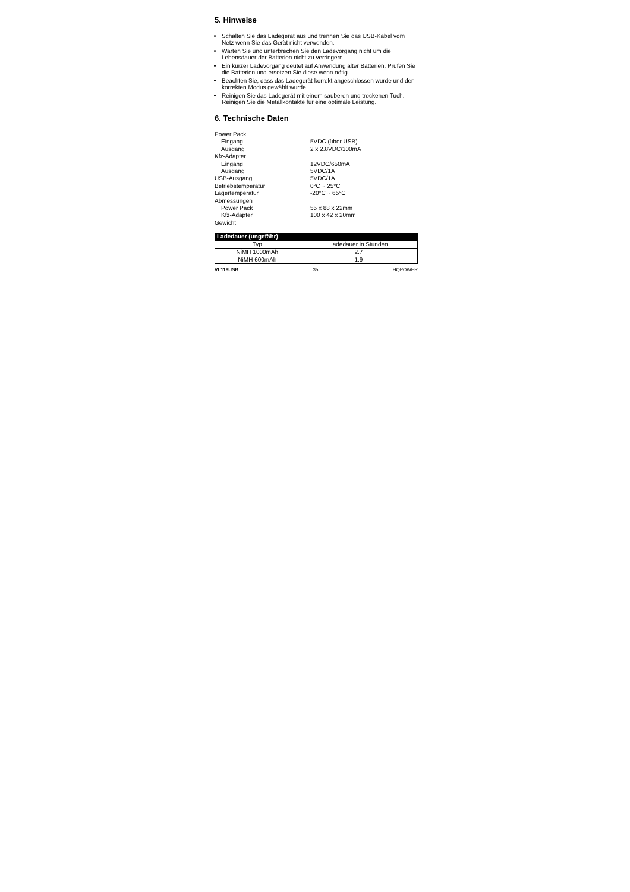5. Hinweise
Schalten Sie das Ladegerät aus und trennen Sie das USB-Kabel vom Netz wenn Sie das Gerät nicht verwenden.
Warten Sie und unterbrechen Sie den Ladevorgang nicht um die Lebensdauer der Batterien nicht zu verringern.
Ein kurzer Ladevorgang deutet auf Anwendung alter Batterien. Prüfen Sie die Batterien und ersetzen Sie diese wenn nötig.
Beachten Sie, dass das Ladegerät korrekt angeschlossen wurde und den korrekten Modus gewählt wurde.
Reinigen Sie das Ladegerät mit einem sauberen und trockenen Tuch. Reinigen Sie die Metallkontakte für eine optimale Leistung.
6. Technische Daten
| Power Pack | |
| Eingang | 5VDC (über USB) |
| Ausgang | 2 x 2.8VDC/300mA |
| Kfz-Adapter | |
| Eingang | 12VDC/650mA |
| Ausgang | 5VDC/1A |
| USB-Ausgang | 5VDC/1A |
| Betriebstemperatur | 0°C ~ 25°C |
| Lagertemperatur | -20°C ~ 65°C |
| Abmessungen | |
| Power Pack | 55 x 88 x 22mm |
| Kfz-Adapter | 100 x 42 x 20mm |
| Gewicht | |
| Ladedauer (ungefähr) | |
| --- | --- |
| Typ | Ladedauer in Stunden |
| NiMH 1000mAh | 2.7 |
| NiMH 600mAh | 1.9 |
VL118USB 35 HQPOWER